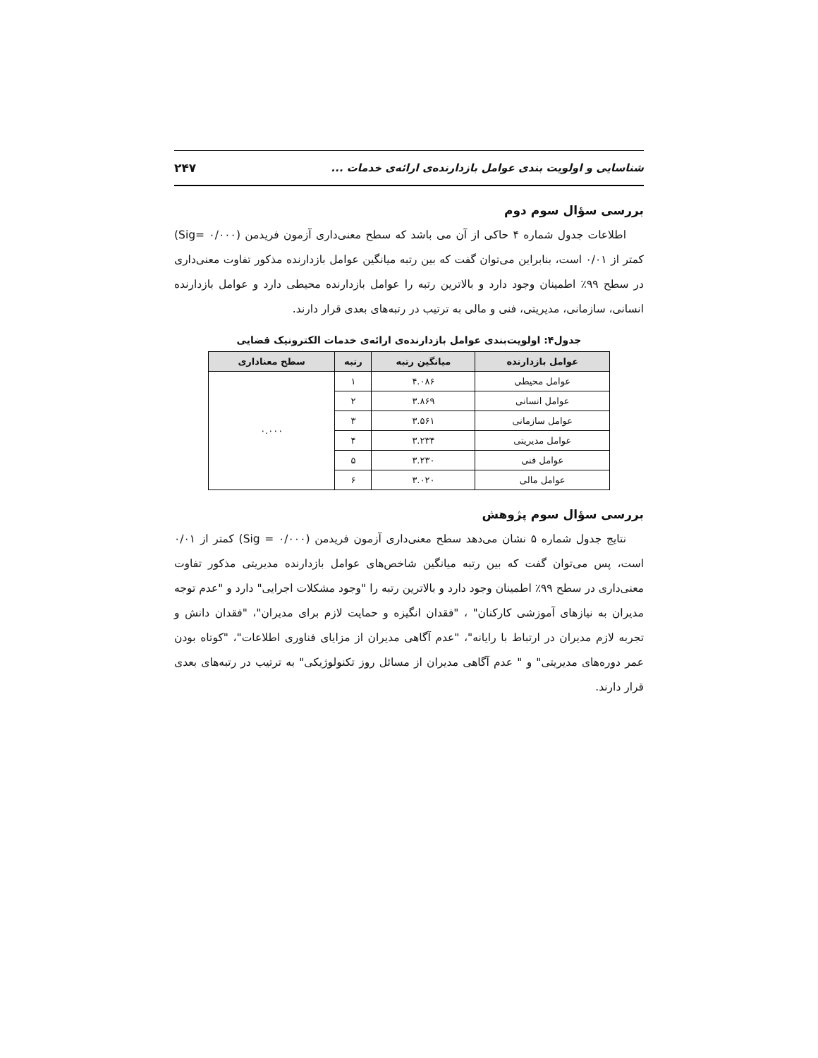شناسایی و اولویت بندی عوامل بازدارنده‌ی ارائه‌ی خدمات ... ۲۴۷
بررسی سؤال سوم دوم
اطلاعات جدول شماره ۴ حاکی از آن می باشد که سطح معنی‌داری آزمون فریدمن (Sig= ۰/۰۰۰) کمتر از ۰/۰۱ است، بنابراین می‌توان گفت که بین رتبه میانگین عوامل بازدارنده مذکور تفاوت معنی‌داری در سطح ۹۹٪ اطمینان وجود دارد و بالاترین رتبه را عوامل بازدارنده محیطی دارد و عوامل بازدارنده انسانی، سازمانی، مدیریتی، فنی و مالی به ترتیب در رتبه‌های بعدی قرار دارند.
جدول۴: اولویت‌بندی عوامل بازدارنده‌ی ارائه‌ی خدمات الکترونیک قضایی
| عوامل بازدارنده | میانگین رتبه | رتبه | سطح معناداری |
| --- | --- | --- | --- |
| عوامل محیطی | ۴.۰۸۶ | ۱ | ۰.۰۰۰ |
| عوامل انسانی | ۳.۸۶۹ | ۲ | |
| عوامل سازمانی | ۳.۵۶۱ | ۳ | |
| عوامل مدیریتی | ۳.۲۳۴ | ۴ | |
| عوامل فنی | ۳.۲۳۰ | ۵ | |
| عوامل مالی | ۳.۰۲۰ | ۶ | |
بررسی سؤال سوم پژوهش
نتایج جدول شماره ۵ نشان می‌دهد سطح معنی‌داری آزمون فریدمن (Sig = ۰/۰۰۰) کمتر از ۰/۰۱ است، پس می‌توان گفت که بین رتبه میانگین شاخص‌های عوامل بازدارنده مدیریتی مذکور تفاوت معنی‌داری در سطح ۹۹٪ اطمینان وجود دارد و بالاترین رتبه را "وجود مشکلات اجرایی" دارد و "عدم توجه مدیران به نیازهای آموزشی کارکنان" ، "فقدان انگیزه و حمایت لازم برای مدیران"، "فقدان دانش و تجربه لازم مدیران در ارتباط با رایانه"، "عدم آگاهی مدیران از مزایای فناوری اطلاعات"، "کوتاه بودن عمر دوره‌های مدیریتی" و " عدم آگاهی مدیران از مسائل روز تکنولوژیکی" به ترتیب در رتبه‌های بعدی قرار دارند.